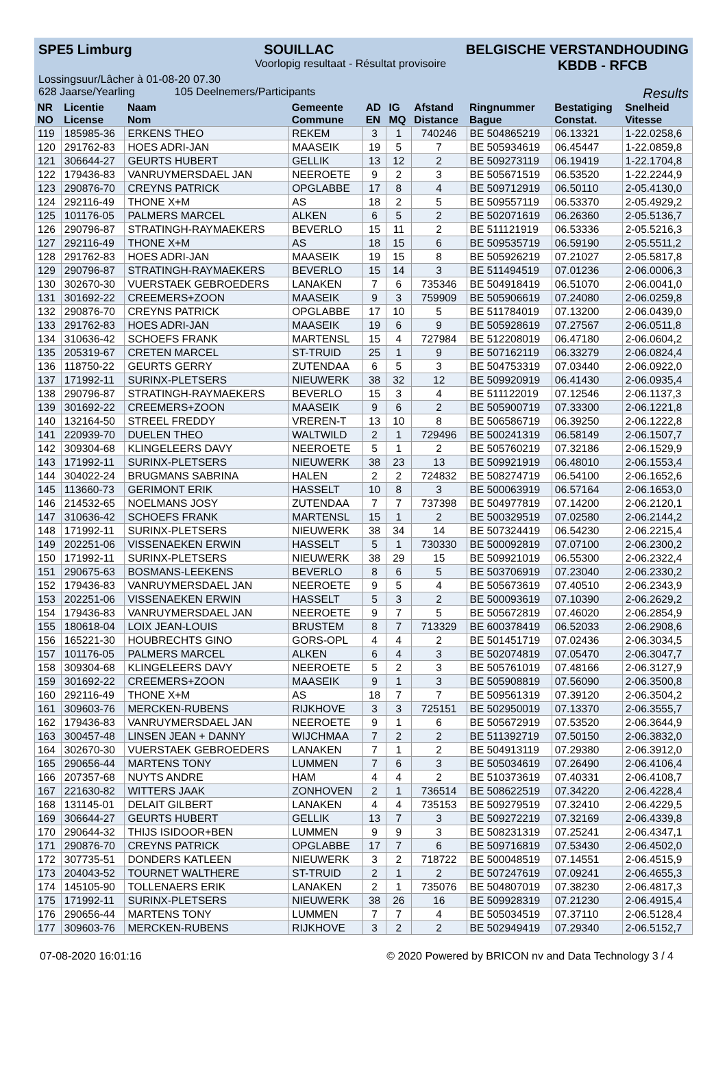SPE5 Limburg SOUILLAC BELGISCHE VERSTANDHOUDING
Voorlopig resultaat - Résultat provisoire KBDB - RFCB
Lossingsuur/Lâcher à 01-08-20 07.30
628 Jaarse/Yearling 105 Deelnemers/Participants Results
| NR NO | Licentie License | Naam Nom | Gemeente Commune | AD EN | IG MQ | Afstand Distance | Ringnummer Bague | Bestatiging Constat. | Snelheid Vitesse |
| --- | --- | --- | --- | --- | --- | --- | --- | --- | --- |
| 119 | 185985-36 | ERKENS THEO | REKEM | 3 | 1 | 740246 | BE 504865219 | 06.13321 | 1-22.0258,6 |
| 120 | 291762-83 | HOES ADRI-JAN | MAASEIK | 19 | 5 | 7 | BE 505934619 | 06.45447 | 1-22.0859,8 |
| 121 | 306644-27 | GEURTS HUBERT | GELLIK | 13 | 12 | 2 | BE 509273119 | 06.19419 | 1-22.1704,8 |
| 122 | 179436-83 | VANRUYMERSDAEL JAN | NEEROETE | 9 | 2 | 3 | BE 505671519 | 06.53520 | 1-22.2244,9 |
| 123 | 290876-70 | CREYNS PATRICK | OPGLABBE | 17 | 8 | 4 | BE 509712919 | 06.50110 | 2-05.4130,0 |
| 124 | 292116-49 | THONE X+M | AS | 18 | 2 | 5 | BE 509557119 | 06.53370 | 2-05.4929,2 |
| 125 | 101176-05 | PALMERS MARCEL | ALKEN | 6 | 5 | 2 | BE 502071619 | 06.26360 | 2-05.5136,7 |
| 126 | 290796-87 | STRATINGH-RAYMAEKERS | BEVERLO | 15 | 11 | 2 | BE 511121919 | 06.53336 | 2-05.5216,3 |
| 127 | 292116-49 | THONE X+M | AS | 18 | 15 | 6 | BE 509535719 | 06.59190 | 2-05.5511,2 |
| 128 | 291762-83 | HOES ADRI-JAN | MAASEIK | 19 | 15 | 8 | BE 505926219 | 07.21027 | 2-05.5817,8 |
| 129 | 290796-87 | STRATINGH-RAYMAEKERS | BEVERLO | 15 | 14 | 3 | BE 511494519 | 07.01236 | 2-06.0006,3 |
| 130 | 302670-30 | VUERSTAEK GEBROEDERS | LANAKEN | 7 | 6 | 735346 | BE 504918419 | 06.51070 | 2-06.0041,0 |
| 131 | 301692-22 | CREEMERS+ZOON | MAASEIK | 9 | 3 | 759909 | BE 505906619 | 07.24080 | 2-06.0259,8 |
| 132 | 290876-70 | CREYNS PATRICK | OPGLABBE | 17 | 10 | 5 | BE 511784019 | 07.13200 | 2-06.0439,0 |
| 133 | 291762-83 | HOES ADRI-JAN | MAASEIK | 19 | 6 | 9 | BE 505928619 | 07.27567 | 2-06.0511,8 |
| 134 | 310636-42 | SCHOEFS FRANK | MARTENSL | 15 | 4 | 727984 | BE 512208019 | 06.47180 | 2-06.0604,2 |
| 135 | 205319-67 | CRETEN MARCEL | ST-TRUID | 25 | 1 | 9 | BE 507162119 | 06.33279 | 2-06.0824,4 |
| 136 | 118750-22 | GEURTS GERRY | ZUTENDAA | 6 | 5 | 3 | BE 504753319 | 07.03440 | 2-06.0922,0 |
| 137 | 171992-11 | SURINX-PLETSERS | NIEUWERK | 38 | 32 | 12 | BE 509920919 | 06.41430 | 2-06.0935,4 |
| 138 | 290796-87 | STRATINGH-RAYMAEKERS | BEVERLO | 15 | 3 | 4 | BE 511122019 | 07.12546 | 2-06.1137,3 |
| 139 | 301692-22 | CREEMERS+ZOON | MAASEIK | 9 | 6 | 2 | BE 505900719 | 07.33300 | 2-06.1221,8 |
| 140 | 132164-50 | STREEL FREDDY | VREREN-T | 13 | 10 | 8 | BE 506586719 | 06.39250 | 2-06.1222,8 |
| 141 | 220939-70 | DUELEN THEO | WALTWILD | 2 | 1 | 729496 | BE 500241319 | 06.58149 | 2-06.1507,7 |
| 142 | 309304-68 | KLINGELEERS DAVY | NEEROETE | 5 | 1 | 2 | BE 505760219 | 07.32186 | 2-06.1529,9 |
| 143 | 171992-11 | SURINX-PLETSERS | NIEUWERK | 38 | 23 | 13 | BE 509921919 | 06.48010 | 2-06.1553,4 |
| 144 | 304022-24 | BRUGMANS SABRINA | HALEN | 2 | 2 | 724832 | BE 508274719 | 06.54100 | 2-06.1652,6 |
| 145 | 113660-73 | GERIMONT ERIK | HASSELT | 10 | 8 | 3 | BE 500063919 | 06.57164 | 2-06.1653,0 |
| 146 | 214532-65 | NOELMANS JOSY | ZUTENDAA | 7 | 7 | 737398 | BE 504977819 | 07.14200 | 2-06.2120,1 |
| 147 | 310636-42 | SCHOEFS FRANK | MARTENSL | 15 | 1 | 2 | BE 500329519 | 07.02580 | 2-06.2144,2 |
| 148 | 171992-11 | SURINX-PLETSERS | NIEUWERK | 38 | 34 | 14 | BE 507324419 | 06.54230 | 2-06.2215,4 |
| 149 | 202251-06 | VISSENAEKEN ERWIN | HASSELT | 5 | 1 | 730330 | BE 500092819 | 07.07100 | 2-06.2300,2 |
| 150 | 171992-11 | SURINX-PLETSERS | NIEUWERK | 38 | 29 | 15 | BE 509921019 | 06.55300 | 2-06.2322,4 |
| 151 | 290675-63 | BOSMANS-LEEKENS | BEVERLO | 8 | 6 | 5 | BE 503706919 | 07.23040 | 2-06.2330,2 |
| 152 | 179436-83 | VANRUYMERSDAEL JAN | NEEROETE | 9 | 5 | 4 | BE 505673619 | 07.40510 | 2-06.2343,9 |
| 153 | 202251-06 | VISSENAEKEN ERWIN | HASSELT | 5 | 3 | 2 | BE 500093619 | 07.10390 | 2-06.2629,2 |
| 154 | 179436-83 | VANRUYMERSDAEL JAN | NEEROETE | 9 | 7 | 5 | BE 505672819 | 07.46020 | 2-06.2854,9 |
| 155 | 180618-04 | LOIX JEAN-LOUIS | BRUSTEM | 8 | 7 | 713329 | BE 600378419 | 06.52033 | 2-06.2908,6 |
| 156 | 165221-30 | HOUBRECHTS GINO | GORS-OPL | 4 | 4 | 2 | BE 501451719 | 07.02436 | 2-06.3034,5 |
| 157 | 101176-05 | PALMERS MARCEL | ALKEN | 6 | 4 | 3 | BE 502074819 | 07.05470 | 2-06.3047,7 |
| 158 | 309304-68 | KLINGELEERS DAVY | NEEROETE | 5 | 2 | 3 | BE 505761019 | 07.48166 | 2-06.3127,9 |
| 159 | 301692-22 | CREEMERS+ZOON | MAASEIK | 9 | 1 | 3 | BE 505908819 | 07.56090 | 2-06.3500,8 |
| 160 | 292116-49 | THONE X+M | AS | 18 | 7 | 7 | BE 509561319 | 07.39120 | 2-06.3504,2 |
| 161 | 309603-76 | MERCKEN-RUBENS | RIJKHOVE | 3 | 3 | 725151 | BE 502950019 | 07.13370 | 2-06.3555,7 |
| 162 | 179436-83 | VANRUYMERSDAEL JAN | NEEROETE | 9 | 1 | 6 | BE 505672919 | 07.53520 | 2-06.3644,9 |
| 163 | 300457-48 | LINSEN JEAN + DANNY | WIJCHMAA | 7 | 2 | 2 | BE 511392719 | 07.50150 | 2-06.3832,0 |
| 164 | 302670-30 | VUERSTAEK GEBROEDERS | LANAKEN | 7 | 1 | 2 | BE 504913119 | 07.29380 | 2-06.3912,0 |
| 165 | 290656-44 | MARTENS TONY | LUMMEN | 7 | 6 | 3 | BE 505034619 | 07.26490 | 2-06.4106,4 |
| 166 | 207357-68 | NUYTS ANDRE | HAM | 4 | 4 | 2 | BE 510373619 | 07.40331 | 2-06.4108,7 |
| 167 | 221630-82 | WITTERS JAAK | ZONHOVEN | 2 | 1 | 736514 | BE 508622519 | 07.34220 | 2-06.4228,4 |
| 168 | 131145-01 | DELAIT GILBERT | LANAKEN | 4 | 4 | 735153 | BE 509279519 | 07.32410 | 2-06.4229,5 |
| 169 | 306644-27 | GEURTS HUBERT | GELLIK | 13 | 7 | 3 | BE 509272219 | 07.32169 | 2-06.4339,8 |
| 170 | 290644-32 | THIJS ISIDOOR+BEN | LUMMEN | 9 | 9 | 3 | BE 508231319 | 07.25241 | 2-06.4347,1 |
| 171 | 290876-70 | CREYNS PATRICK | OPGLABBE | 17 | 7 | 6 | BE 509716819 | 07.53430 | 2-06.4502,0 |
| 172 | 307735-51 | DONDERS KATLEEN | NIEUWERK | 3 | 2 | 718722 | BE 500048519 | 07.14551 | 2-06.4515,9 |
| 173 | 204043-52 | TOURNET WALTHERE | ST-TRUID | 2 | 1 | 2 | BE 507247619 | 07.09241 | 2-06.4655,3 |
| 174 | 145105-90 | TOLLENAERS ERIK | LANAKEN | 2 | 1 | 735076 | BE 504807019 | 07.38230 | 2-06.4817,3 |
| 175 | 171992-11 | SURINX-PLETSERS | NIEUWERK | 38 | 26 | 16 | BE 509928319 | 07.21230 | 2-06.4915,4 |
| 176 | 290656-44 | MARTENS TONY | LUMMEN | 7 | 7 | 4 | BE 505034519 | 07.37110 | 2-06.5128,4 |
| 177 | 309603-76 | MERCKEN-RUBENS | RIJKHOVE | 3 | 2 | 2 | BE 502949419 | 07.29340 | 2-06.5152,7 |
07-08-2020 16:01:16 © 2020 Powered by BRICON nv and Data Technology 3 / 4